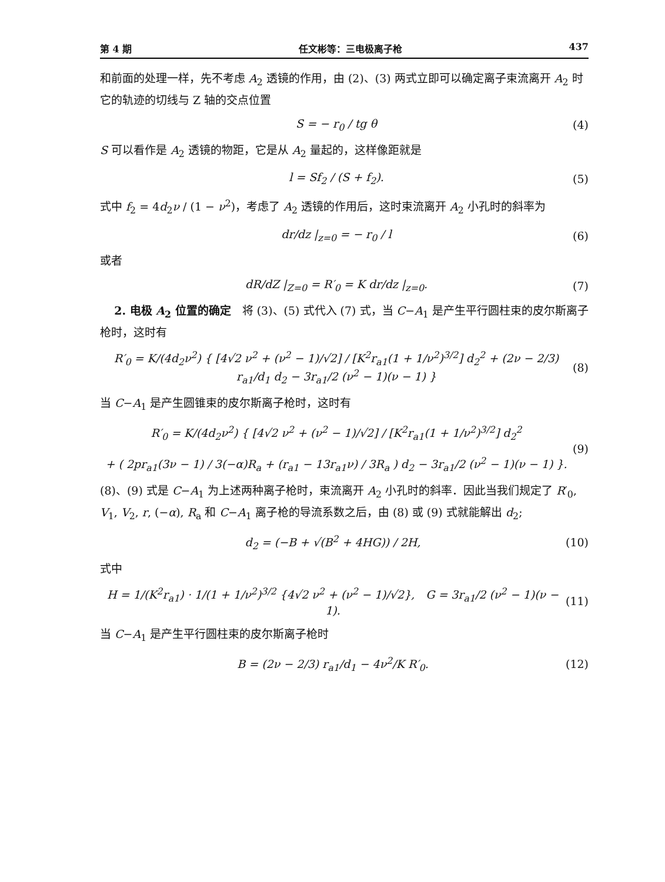第 4 期 任文彬等：三电极离子枪 437
和前面的处理一样，先不考虑 A<sub>2</sub> 透镜的作用，由 (2)、(3) 两式立即可以确定离子束流离开 A<sub>2</sub> 时它的轨迹的切线与 Z 轴的交点位置
S = − r<sub>0</sub> / tg θ (4)
S 可以看作是 A<sub>2</sub> 透镜的物距，它是从 A<sub>2</sub> 量起的，这样像距就是
l = Sf<sub>2</sub> / (S + f<sub>2</sub>). (5)
式中 f<sub>2</sub> = 4d<sub>2</sub>ν / (1 − ν<sup>2</sup>)，考虑了 A<sub>2</sub> 透镜的作用后，这时束流离开 A<sub>2</sub> 小孔时的斜率为
dr/dz |<sub>z=0</sub> = − r<sub>0</sub> / l (6)
或者
dR/dZ |<sub>Z=0</sub> = R′<sub>0</sub> = K dr/dz |<sub>z=0</sub>. (7)
2. 电极 A<sub>2</sub> 位置的确定　将 (3)、(5) 式代入 (7) 式，当 C−A<sub>1</sub> 是产生平行圆柱束的皮尔斯离子枪时，这时有
R′<sub>0</sub> = K/(4d<sub>2</sub>ν<sup>2</sup>) { [4√2 ν<sup>2</sup> + (ν<sup>2</sup> − 1)/√2] / [K<sup>2</sup>r<sub>a1</sub>(1 + 1/ν<sup>2</sup>)<sup>3/2</sup>] d<sub>2</sub><sup>2</sup> + (2ν − 2/3) r<sub>a1</sub>/d<sub>1</sub> d<sub>2</sub> − 3r<sub>a1</sub>/2 (ν<sup>2</sup> − 1)(ν − 1) } (8)
当 C−A<sub>1</sub> 是产生圆锥束的皮尔斯离子枪时，这时有
R′<sub>0</sub> = K/(4d<sub>2</sub>ν<sup>2</sup>) { [4√2 ν<sup>2</sup> + (ν<sup>2</sup> − 1)/√2] / [K<sup>2</sup>r<sub>a1</sub>(1 + 1/ν<sup>2</sup>)<sup>3/2</sup>] d<sub>2</sub><sup>2</sup>
+ ( 2pr<sub>a1</sub>(3ν − 1) / 3(−α)R<sub>a</sub> + (r<sub>a1</sub> − 13r<sub>a1</sub>ν) / 3R<sub>a</sub> ) d<sub>2</sub> − 3r<sub>a1</sub>/2 (ν<sup>2</sup> − 1)(ν − 1) }. (9)
(8)、(9) 式是 C−A<sub>1</sub> 为上述两种离子枪时，束流离开 A<sub>2</sub> 小孔时的斜率．因此当我们规定了 R′<sub>0</sub>, V<sub>1</sub>, V<sub>2</sub>, r, (−α), R<sub>a</sub> 和 C−A<sub>1</sub> 离子枪的导流系数之后，由 (8) 或 (9) 式就能解出 d<sub>2</sub>;
d<sub>2</sub> = (−B + √(B<sup>2</sup> + 4HG)) / 2H, (10)
式中
H = 1/(K<sup>2</sup>r<sub>a1</sub>) · 1/(1 + 1/ν<sup>2</sup>)<sup>3/2</sup> {4√2 ν<sup>2</sup> + (ν<sup>2</sup> − 1)/√2},　G = 3r<sub>a1</sub>/2 (ν<sup>2</sup> − 1)(ν − 1). (11)
当 C−A<sub>1</sub> 是产生平行圆柱束的皮尔斯离子枪时
B = (2ν − 2/3) r<sub>a1</sub>/d<sub>1</sub> − 4ν<sup>2</sup>/K R′<sub>0</sub>. (12)